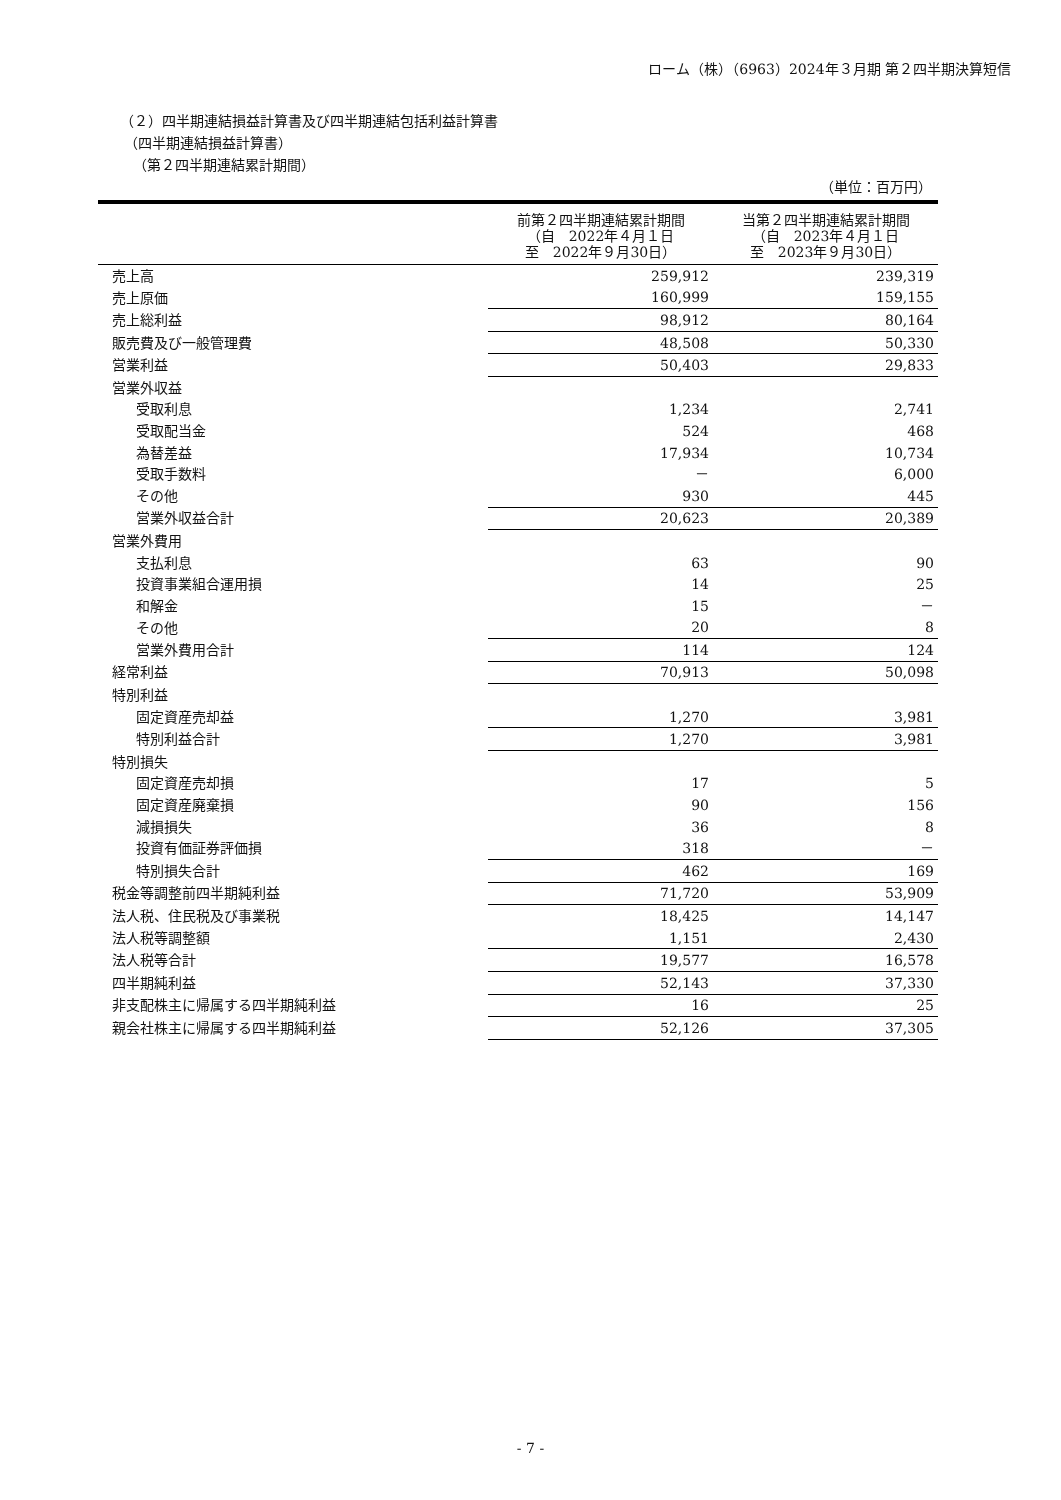ローム（株）（6963）2024年３月期 第２四半期決算短信
（２）四半期連結損益計算書及び四半期連結包括利益計算書
（四半期連結損益計算書）
（第２四半期連結累計期間）
（単位：百万円）
| | 前第２四半期連結累計期間 （自 2022年４月１日 至 2022年９月30日） | 当第２四半期連結累計期間 （自 2023年４月１日 至 2023年９月30日） |
| --- | --- | --- |
| 売上高 | 259,912 | 239,319 |
| 売上原価 | 160,999 | 159,155 |
| 売上総利益 | 98,912 | 80,164 |
| 販売費及び一般管理費 | 48,508 | 50,330 |
| 営業利益 | 50,403 | 29,833 |
| 営業外収益 | | |
| 受取利息 | 1,234 | 2,741 |
| 受取配当金 | 524 | 468 |
| 為替差益 | 17,934 | 10,734 |
| 受取手数料 | － | 6,000 |
| その他 | 930 | 445 |
| 営業外収益合計 | 20,623 | 20,389 |
| 営業外費用 | | |
| 支払利息 | 63 | 90 |
| 投資事業組合運用損 | 14 | 25 |
| 和解金 | 15 | － |
| その他 | 20 | 8 |
| 営業外費用合計 | 114 | 124 |
| 経常利益 | 70,913 | 50,098 |
| 特別利益 | | |
| 固定資産売却益 | 1,270 | 3,981 |
| 特別利益合計 | 1,270 | 3,981 |
| 特別損失 | | |
| 固定資産売却損 | 17 | 5 |
| 固定資産廃棄損 | 90 | 156 |
| 減損損失 | 36 | 8 |
| 投資有価証券評価損 | 318 | － |
| 特別損失合計 | 462 | 169 |
| 税金等調整前四半期純利益 | 71,720 | 53,909 |
| 法人税、住民税及び事業税 | 18,425 | 14,147 |
| 法人税等調整額 | 1,151 | 2,430 |
| 法人税等合計 | 19,577 | 16,578 |
| 四半期純利益 | 52,143 | 37,330 |
| 非支配株主に帰属する四半期純利益 | 16 | 25 |
| 親会社株主に帰属する四半期純利益 | 52,126 | 37,305 |
- 7 -